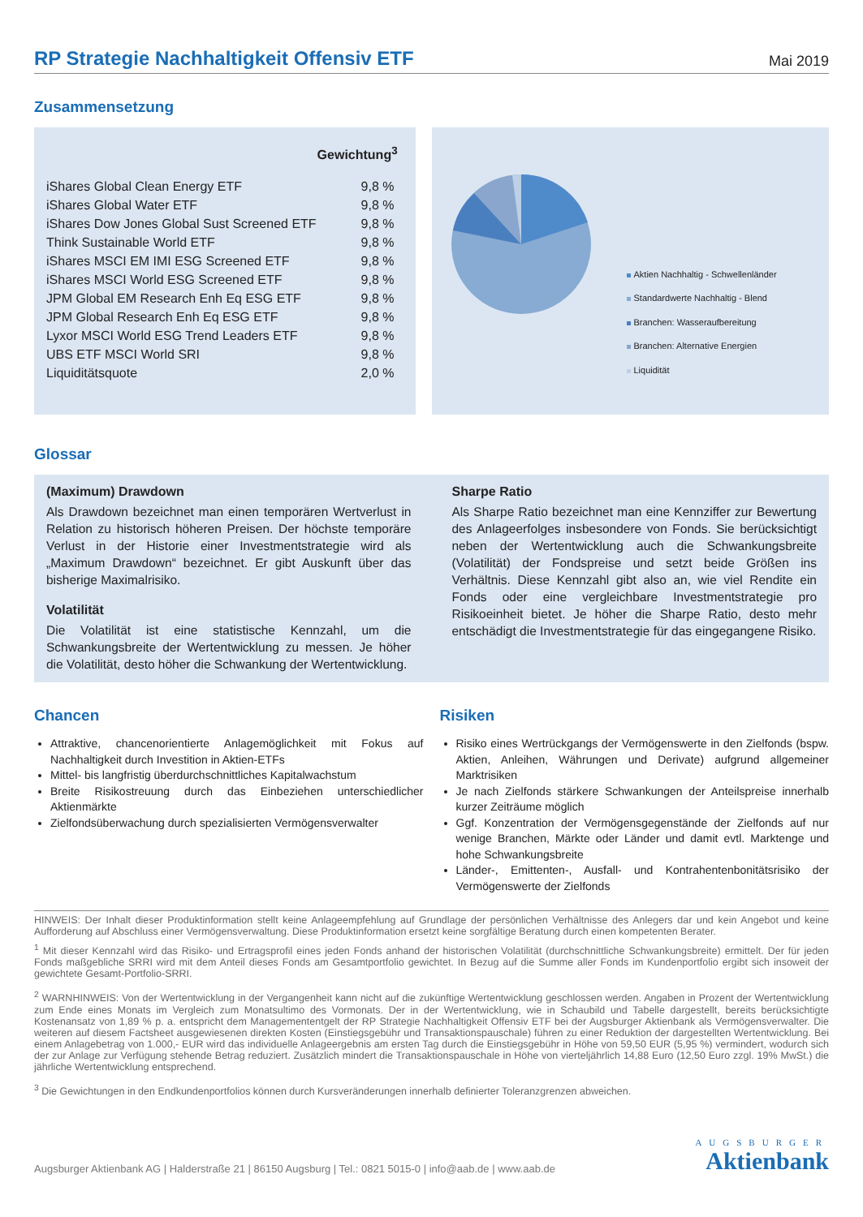RP Strategie Nachhaltigkeit Offensiv ETF
Mai 2019
Zusammensetzung
| | Gewichtung<sup>3</sup> |
| --- | --- |
| iShares Global Clean Energy ETF | 9,8 % |
| iShares Global Water ETF | 9,8 % |
| iShares Dow Jones Global Sust Screened ETF | 9,8 % |
| Think Sustainable World ETF | 9,8 % |
| iShares MSCI EM IMI ESG Screened ETF | 9,8 % |
| iShares MSCI World ESG Screened ETF | 9,8 % |
| JPM Global EM Research Enh Eq ESG ETF | 9,8 % |
| JPM Global Research Enh Eq ESG ETF | 9,8 % |
| Lyxor MSCI World ESG Trend Leaders ETF | 9,8 % |
| UBS ETF MSCI World SRI | 9,8 % |
| Liquiditätsquote | 2,0 % |
Aktien Nachhaltig - Schwellenländer
Standardwerte Nachhaltig - Blend
Branchen: Wasseraufbereitung
Branchen: Alternative Energien
Liquidität
Glossar
(Maximum) Drawdown
Als Drawdown bezeichnet man einen temporären Wertverlust in Relation zu historisch höheren Preisen. Der höchste temporäre Verlust in der Historie einer Investmentstrategie wird als „Maximum Drawdown“ bezeichnet. Er gibt Auskunft über das bisherige Maximalrisiko.
Volatilität
Die Volatilität ist eine statistische Kennzahl, um die Schwankungsbreite der Wertentwicklung zu messen. Je höher die Volatilität, desto höher die Schwankung der Wertentwicklung.
Sharpe Ratio
Als Sharpe Ratio bezeichnet man eine Kennziffer zur Bewertung des Anlageerfolges insbesondere von Fonds. Sie berücksichtigt neben der Wertentwicklung auch die Schwankungsbreite (Volatilität) der Fondspreise und setzt beide Größen ins Verhältnis. Diese Kennzahl gibt also an, wie viel Rendite ein Fonds oder eine vergleichbare Investmentstrategie pro Risikoeinheit bietet. Je höher die Sharpe Ratio, desto mehr entschädigt die Investmentstrategie für das eingegangene Risiko.
Chancen
Attraktive, chancenorientierte Anlagemöglichkeit mit Fokus auf Nachhaltigkeit durch Investition in Aktien-ETFs
Mittel- bis langfristig überdurchschnittliches Kapitalwachstum
Breite Risikostreuung durch das Einbeziehen unterschiedlicher Aktienmärkte
Zielfondsüberwachung durch spezialisierten Vermögensverwalter
Risiken
Risiko eines Wertrückgangs der Vermögenswerte in den Zielfonds (bspw. Aktien, Anleihen, Währungen und Derivate) aufgrund allgemeiner Marktrisiken
Je nach Zielfonds stärkere Schwankungen der Anteilspreise innerhalb kurzer Zeiträume möglich
Ggf. Konzentration der Vermögensgegenstände der Zielfonds auf nur wenige Branchen, Märkte oder Länder und damit evtl. Marktenge und hohe Schwankungsbreite
Länder-, Emittenten-, Ausfall- und Kontrahentenbonitätsrisiko der Vermögenswerte der Zielfonds
HINWEIS: Der Inhalt dieser Produktinformation stellt keine Anlageempfehlung auf Grundlage der persönlichen Verhältnisse des Anlegers dar und kein Angebot und keine Aufforderung auf Abschluss einer Vermögensverwaltung. Diese Produktinformation ersetzt keine sorgfältige Beratung durch einen kompetenten Berater.
<sup>1</sup> Mit dieser Kennzahl wird das Risiko- und Ertragsprofil eines jeden Fonds anhand der historischen Volatilität (durchschnittliche Schwankungsbreite) ermittelt. Der für jeden Fonds maßgebliche SRRI wird mit dem Anteil dieses Fonds am Gesamtportfolio gewichtet. In Bezug auf die Summe aller Fonds im Kundenportfolio ergibt sich insoweit der gewichtete Gesamt-Portfolio-SRRI.
<sup>2</sup> WARNHINWEIS: Von der Wertentwicklung in der Vergangenheit kann nicht auf die zukünftige Wertentwicklung geschlossen werden. Angaben in Prozent der Wertentwicklung zum Ende eines Monats im Vergleich zum Monatsultimo des Vormonats. Der in der Wertentwicklung, wie in Schaubild und Tabelle dargestellt, bereits berücksichtigte Kostenansatz von 1,89 % p. a. entspricht dem Managemententgelt der RP Strategie Nachhaltigkeit Offensiv ETF bei der Augsburger Aktienbank als Vermögensverwalter. Die weiteren auf diesem Factsheet ausgewiesenen direkten Kosten (Einstiegsgebühr und Transaktionspauschale) führen zu einer Reduktion der dargestellten Wertentwicklung. Bei einem Anlagebetrag von 1.000,- EUR wird das individuelle Anlageergebnis am ersten Tag durch die Einstiegsgebühr in Höhe von 59,50 EUR (5,95 %) vermindert, wodurch sich der zur Anlage zur Verfügung stehende Betrag reduziert. Zusätzlich mindert die Transaktionspauschale in Höhe von vierteljährlich 14,88 Euro (12,50 Euro zzgl. 19% MwSt.) die jährliche Wertentwicklung entsprechend.
<sup>3</sup> Die Gewichtungen in den Endkundenportfolios können durch Kursveränderungen innerhalb definierter Toleranzgrenzen abweichen.
Augsburger Aktienbank AG | Halderstraße 21 | 86150 Augsburg | Tel.: 0821 5015-0 | info@aab.de | www.aab.de
AUGSBURGER
Aktienbank